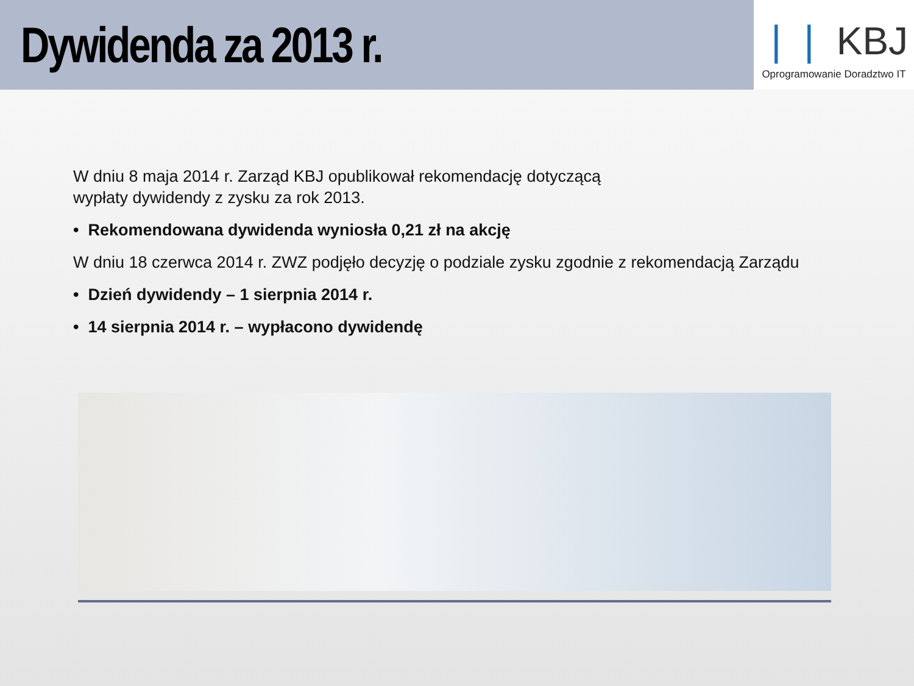Dywidenda za 2013 r.
❘❘ KBJ
Oprogramowanie Doradztwo IT
W dniu 8 maja 2014 r. Zarząd KBJ opublikował rekomendację dotyczącą
wypłaty dywidendy z zysku za rok 2013.
• Rekomendowana dywidenda wyniosła 0,21 zł na akcję
W dniu 18 czerwca 2014 r. ZWZ podjęło decyzję o podziale zysku zgodnie z rekomendacją Zarządu
• Dzień dywidendy – 1 sierpnia 2014 r.
• 14 sierpnia 2014 r. – wypłacono dywidendę